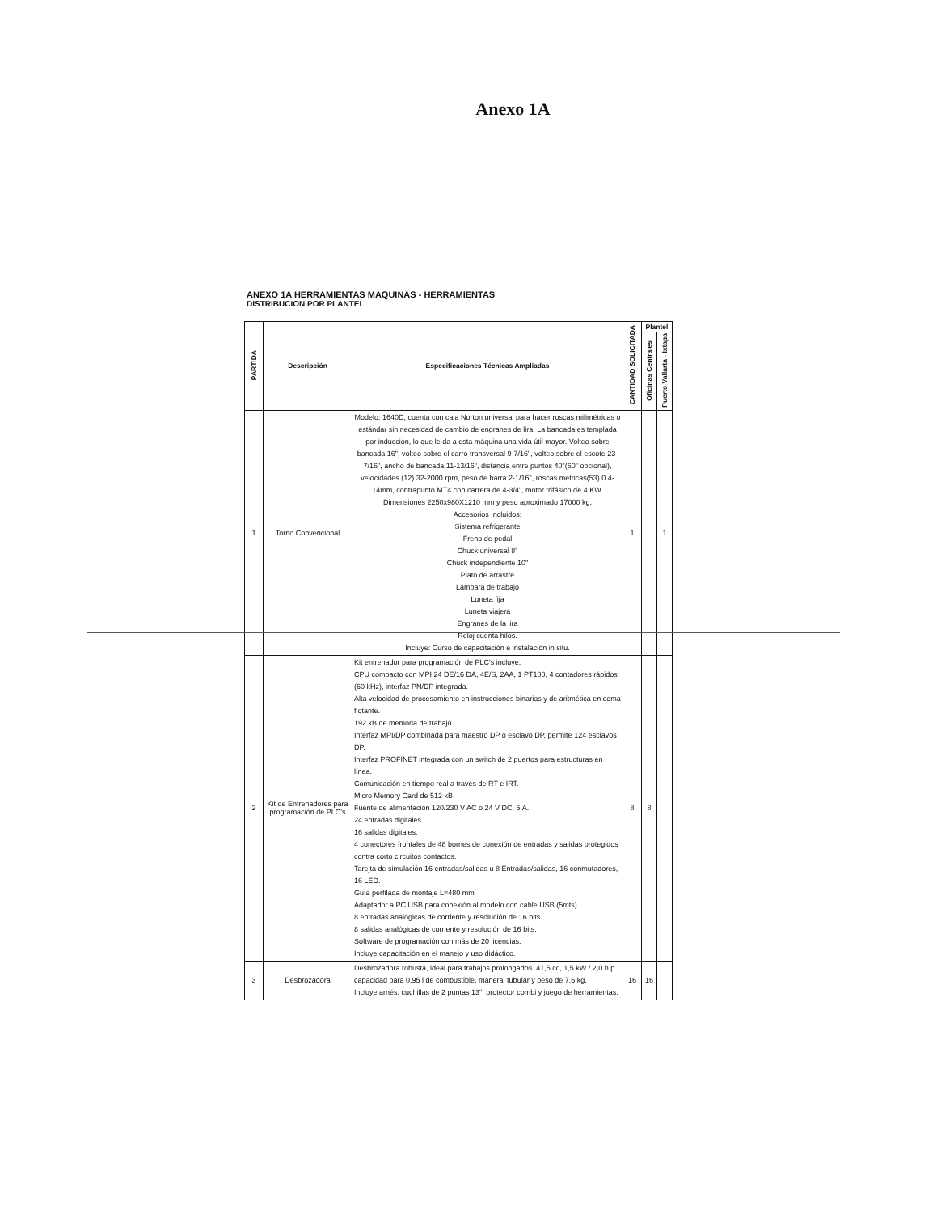Anexo 1A
ANEXO 1A HERRAMIENTAS MAQUINAS - HERRAMIENTAS
DISTRIBUCION POR PLANTEL
| PARTIDA | Descripción | Especificaciones Técnicas Ampliadas | CANTIDAD SOLICITADA | Plantel | |
| --- | --- | --- | --- | --- | --- |
| | | | | Oficinas Centrales | Puerto Vallarta - Ixtapa |
| 1 | Torno Convencional | Modelo: 1640D, cuenta con caja Norton universal para hacer roscas milimétricas o estándar sin necesidad de cambio de engranes de lira. La bancada es templada por inducción, lo que le da a esta máquina una vida útil mayor. Volteo sobre bancada 16", volteo sobre el carro transversal 9-7/16", volteo sobre el escote 23-7/16", ancho de bancada 11-13/16", distancia entre puntos 40"(60" opcional), velocidades (12) 32-2000 rpm, peso de barra 2-1/16", roscas metricas(53) 0.4-14mm, contrapunto MT4 con carrera de 4-3/4", motor trifásico de 4 KW. Dimensiones 2250x980X1210 mm y peso aproximado 17000 kg. Accesorios Incluidos: Sistema refrigerante Freno de pedal Chuck universal 8" Chuck independiente 10" Plato de arrastre Lampara de trabajo Luneta fija Luneta viajera Engranes de la lira Reloj cuenta hilos. Incluye: Curso de capacitación e instalación in situ. | 1 | | 1 |
| 2 | Kit de Entrenadores para programación de PLC's | Kit entrenador para programación de PLC's incluye: CPU compacto con MPI 24 DE/16 DA, 4E/S, 2AA, 1 PT100, 4 contadores rápidos (60 kHz), interfaz PN/DP integrada. Alta velocidad de procesamiento en instrucciones binarias y de aritmética en coma flotante. 192 kB de memoria de trabajo Interfaz MPI/DP combinada para maestro DP o esclavo DP, permite 124 esclavos DP. Interfaz PROFINET integrada con un switch de 2 puertos para estructuras en línea. Comunicación en tiempo real a través de RT e IRT. Micro Memory Card de 512 kB. Fuente de alimentación 120/230 V AC o 24 V DC, 5 A. 24 entradas digitales. 16 salidas digitales. 4 conectores frontales de 48 bornes de conexión de entradas y salidas protegidos contra corto circuitos contactos. Tarejta de simulación 16 entradas/salidas u 8 Entradas/salidas, 16 conmutadores, 16 LED. Guía perfilada de montaje L=480 mm Adaptador a PC USB para conexión al modelo con cable USB (5mts). 8 entradas analógicas de corriente y resolución de 16 bits. 8 salidas analógicas de corriente y resolución de 16 bits. Software de programación con más de 20 licencias. Incluye capacitación en el manejo y uso didáctico. | 8 | 8 | |
| 3 | Desbrozadora | Desbrozadora robusta, ideal para trabajos prolongados. 41,5 cc, 1,5 kW / 2,0 h.p. capacidad para 0,95 l de combustible, maneral tubular y peso de 7,6 kg. Incluye arnés, cuchillas de 2 puntas 13", protector combi y juego de herramientas. | 16 | 16 | |